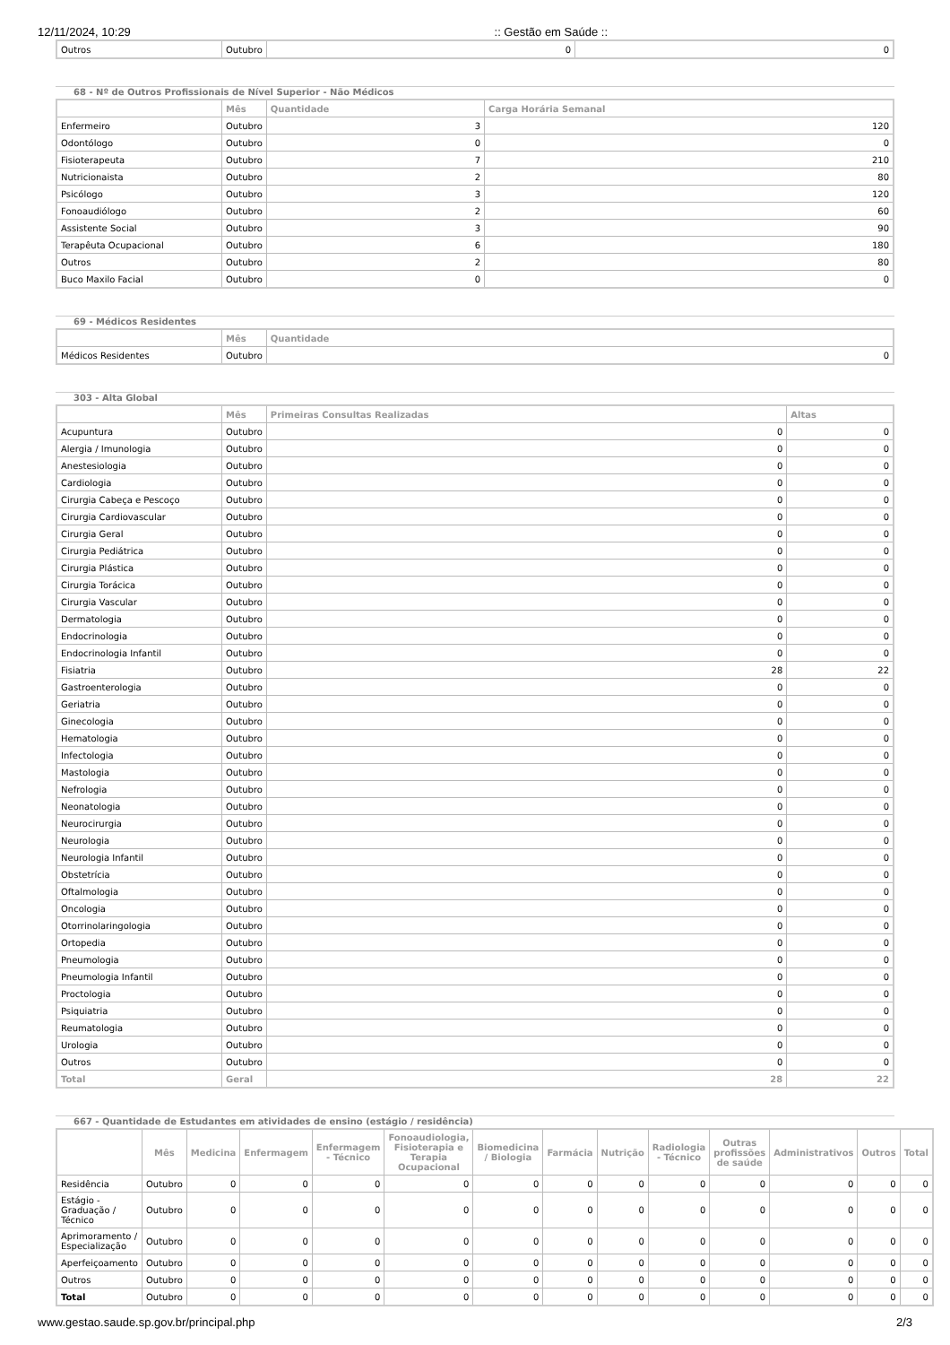12/11/2024, 10:29:: Gestão em Saúde ::
| Outros | Outubro | 0 | 0 |
68 - Nº de Outros Profissionais de Nível Superior - Não Médicos
| | Mês | Quantidade | Carga Horária Semanal |
| --- | --- | --- | --- |
| Enfermeiro | Outubro | 3 | 120 |
| Odontólogo | Outubro | 0 | 0 |
| Fisioterapeuta | Outubro | 7 | 210 |
| Nutricionaista | Outubro | 2 | 80 |
| Psicólogo | Outubro | 3 | 120 |
| Fonoaudiólogo | Outubro | 2 | 60 |
| Assistente Social | Outubro | 3 | 90 |
| Terapêuta Ocupacional | Outubro | 6 | 180 |
| Outros | Outubro | 2 | 80 |
| Buco Maxilo Facial | Outubro | 0 | 0 |
69 - Médicos Residentes
| | Mês | Quantidade |
| --- | --- | --- |
| Médicos Residentes | Outubro | 0 |
303 - Alta Global
| | Mês | Primeiras Consultas Realizadas | Altas |
| --- | --- | --- | --- |
| Acupuntura | Outubro | 0 | 0 |
| Alergia / Imunologia | Outubro | 0 | 0 |
| Anestesiologia | Outubro | 0 | 0 |
| Cardiologia | Outubro | 0 | 0 |
| Cirurgia Cabeça e Pescoço | Outubro | 0 | 0 |
| Cirurgia Cardiovascular | Outubro | 0 | 0 |
| Cirurgia Geral | Outubro | 0 | 0 |
| Cirurgia Pediátrica | Outubro | 0 | 0 |
| Cirurgia Plástica | Outubro | 0 | 0 |
| Cirurgia Torácica | Outubro | 0 | 0 |
| Cirurgia Vascular | Outubro | 0 | 0 |
| Dermatologia | Outubro | 0 | 0 |
| Endocrinologia | Outubro | 0 | 0 |
| Endocrinologia Infantil | Outubro | 0 | 0 |
| Fisiatria | Outubro | 28 | 22 |
| Gastroenterologia | Outubro | 0 | 0 |
| Geriatria | Outubro | 0 | 0 |
| Ginecologia | Outubro | 0 | 0 |
| Hematologia | Outubro | 0 | 0 |
| Infectologia | Outubro | 0 | 0 |
| Mastologia | Outubro | 0 | 0 |
| Nefrologia | Outubro | 0 | 0 |
| Neonatologia | Outubro | 0 | 0 |
| Neurocirurgia | Outubro | 0 | 0 |
| Neurologia | Outubro | 0 | 0 |
| Neurologia Infantil | Outubro | 0 | 0 |
| Obstetrícia | Outubro | 0 | 0 |
| Oftalmologia | Outubro | 0 | 0 |
| Oncologia | Outubro | 0 | 0 |
| Otorrinolaringologia | Outubro | 0 | 0 |
| Ortopedia | Outubro | 0 | 0 |
| Pneumologia | Outubro | 0 | 0 |
| Pneumologia Infantil | Outubro | 0 | 0 |
| Proctologia | Outubro | 0 | 0 |
| Psiquiatria | Outubro | 0 | 0 |
| Reumatologia | Outubro | 0 | 0 |
| Urologia | Outubro | 0 | 0 |
| Outros | Outubro | 0 | 0 |
| Total | Geral | 28 | 22 |
667 - Quantidade de Estudantes em atividades de ensino (estágio / residência)
| | Mês | Medicina | Enfermagem | Enfermagem - Técnico | Fonoaudiologia, Fisioterapia e Terapia Ocupacional | Biomedicina / Biologia | Farmácia | Nutrição | Radiologia - Técnico | Outras profissões de saúde | Administrativos | Outros | Total |
| --- | --- | --- | --- | --- | --- | --- | --- | --- | --- | --- | --- | --- | --- |
| Residência | Outubro | 0 | 0 | 0 | 0 | 0 | 0 | 0 | 0 | 0 | 0 | 0 | 0 |
| Estágio - Graduação / Técnico | Outubro | 0 | 0 | 0 | 0 | 0 | 0 | 0 | 0 | 0 | 0 | 0 | 0 |
| Aprimoramento / Especialização | Outubro | 0 | 0 | 0 | 0 | 0 | 0 | 0 | 0 | 0 | 0 | 0 | 0 |
| Aperfeiçoamento | Outubro | 0 | 0 | 0 | 0 | 0 | 0 | 0 | 0 | 0 | 0 | 0 | 0 |
| Outros | Outubro | 0 | 0 | 0 | 0 | 0 | 0 | 0 | 0 | 0 | 0 | 0 | 0 |
| Total | Outubro | 0 | 0 | 0 | 0 | 0 | 0 | 0 | 0 | 0 | 0 | 0 | 0 |
www.gestao.saude.sp.gov.br/principal.php 2/3